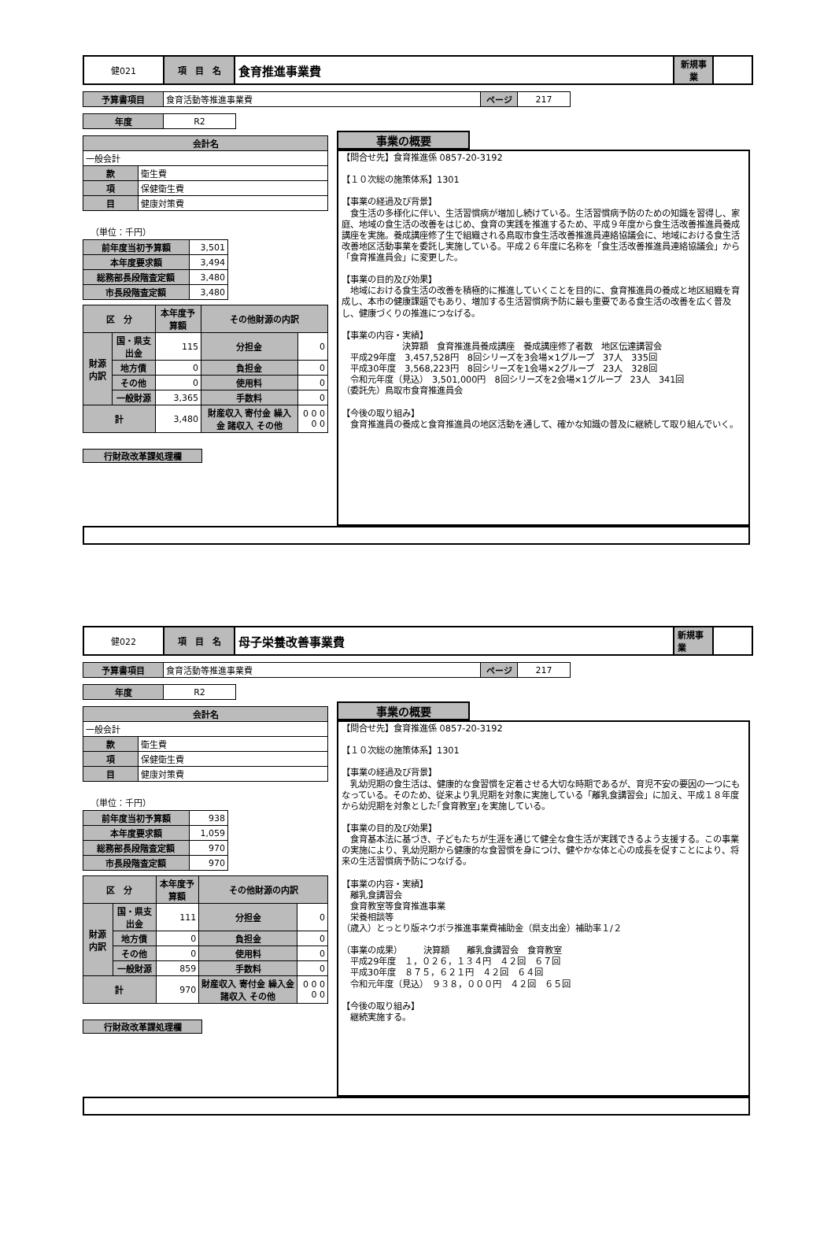健021 項　目　名
食育推進事業費
新規事業
| 予算書項目 | 食育活動等推進事業費 | ページ | 217 |
| 年度 | R2 |
| 会計名 | |
| 一般会計 | |
| 款 | 衛生費 |
| 項 | 保健衛生費 |
| 目 | 健康対策費 |
（単位：千円）
| 前年度当初予算額 | 3,501 |
| 本年度要求額 | 3,494 |
| 総務部長段階査定額 | 3,480 |
| 市長段階査定額 | 3,480 |
| 区 分 | | 本年度予算額 | その他財源の内訳 | |
| --- | --- | --- | --- | --- |
| 財源内訳 | 国・県支出金 | 115 | 分担金 | 0 |
| | 地方債 | 0 | 負担金 | 0 |
| | その他 | 0 | 使用料 | 0 |
| | 一般財源 | 3,365 | 手数料 | 0 |
| 計 | | 3,480 | 財産収入 寄付金 繰入金 諸収入 その他 | 0 0 0 0 0 |
行財政改革課処理欄
事業の概要
【問合せ先】食育推進係 0857-20-3192 【１０次総の施策体系】1301 【事業の経過及び背景】 　食生活の多様化に伴い、生活習慣病が増加し続けている。生活習慣病予防のための知識を習得し、家庭、地域の食生活の改善をはじめ、食育の実践を推進するため、平成９年度から食生活改善推進員養成講座を実施。養成講座修了生で組織される鳥取市食生活改善推進員連絡協議会に、地域における食生活改善地区活動事業を委託し実施している。平成２６年度に名称を「食生活改善推進員連絡協議会」から「食育推進員会」に変更した。 【事業の目的及び効果】 　地域における食生活の改善を積極的に推進していくことを目的に、食育推進員の養成と地区組織を育成し、本市の健康課題でもあり、増加する生活習慣病予防に最も重要である食生活の改善を広く普及し、健康づくりの推進につなげる。 【事業の内容・実績】 　　　　　　　決算額　食育推進員養成講座　養成講座修了者数　地区伝達講習会 　平成29年度　3,457,528円　8回シリーズを3会場×1グループ　37人　335回 　平成30年度　3,568,223円　8回シリーズを1会場×2グループ　23人　328回 　令和元年度（見込）　3,501,000円　8回シリーズを2会場×1グループ　23人　341回 （委託先）鳥取市食育推進員会 【今後の取り組み】 　食育推進員の養成と食育推進員の地区活動を通して、確かな知識の普及に継続して取り組んでいく。
健022 項　目　名
母子栄養改善事業費
新規事業
| 予算書項目 | 食育活動等推進事業費 | ページ | 217 |
| 年度 | R2 |
| 会計名 | |
| 一般会計 | |
| 款 | 衛生費 |
| 項 | 保健衛生費 |
| 目 | 健康対策費 |
（単位：千円）
| 前年度当初予算額 | 938 |
| 本年度要求額 | 1,059 |
| 総務部長段階査定額 | 970 |
| 市長段階査定額 | 970 |
| 区 分 | | 本年度予算額 | その他財源の内訳 | |
| --- | --- | --- | --- | --- |
| 財源内訳 | 国・県支出金 | 111 | 分担金 | 0 |
| | 地方債 | 0 | 負担金 | 0 |
| | その他 | 0 | 使用料 | 0 |
| | 一般財源 | 859 | 手数料 | 0 |
| 計 | | 970 | 財産収入 寄付金 繰入金 諸収入 その他 | 0 0 0 0 0 |
行財政改革課処理欄
事業の概要
【問合せ先】食育推進係 0857-20-3192 【１０次総の施策体系】1301 【事業の経過及び背景】 　乳幼児期の食生活は、健康的な食習慣を定着させる大切な時期であるが、育児不安の要因の一つにもなっている。そのため、従来より乳児期を対象に実施している「離乳食講習会」に加え、平成１８年度から幼児期を対象とした｢食育教室｣を実施している。 【事業の目的及び効果】 　食育基本法に基づき、子どもたちが生涯を通じて健全な食生活が実践できるよう支援する。この事業の実施により、乳幼児期から健康的な食習慣を身につけ、健やかな体と心の成長を促すことにより、将来の生活習慣病予防につなげる。 【事業の内容・実績】 　離乳食講習会 　食育教室等食育推進事業 　栄養相談等 （歳入）とっとり版ネウボラ推進事業費補助金（県支出金）補助率１/２ （事業の成果）　　　決算額　　離乳食講習会　食育教室 　平成29年度　１，０２６，１３４円　４２回　６７回 　平成30年度　８７５，６２１円　４２回　６４回 　令和元年度（見込）　９３８，０００円　４２回　６５回 【今後の取り組み】 　継続実施する。